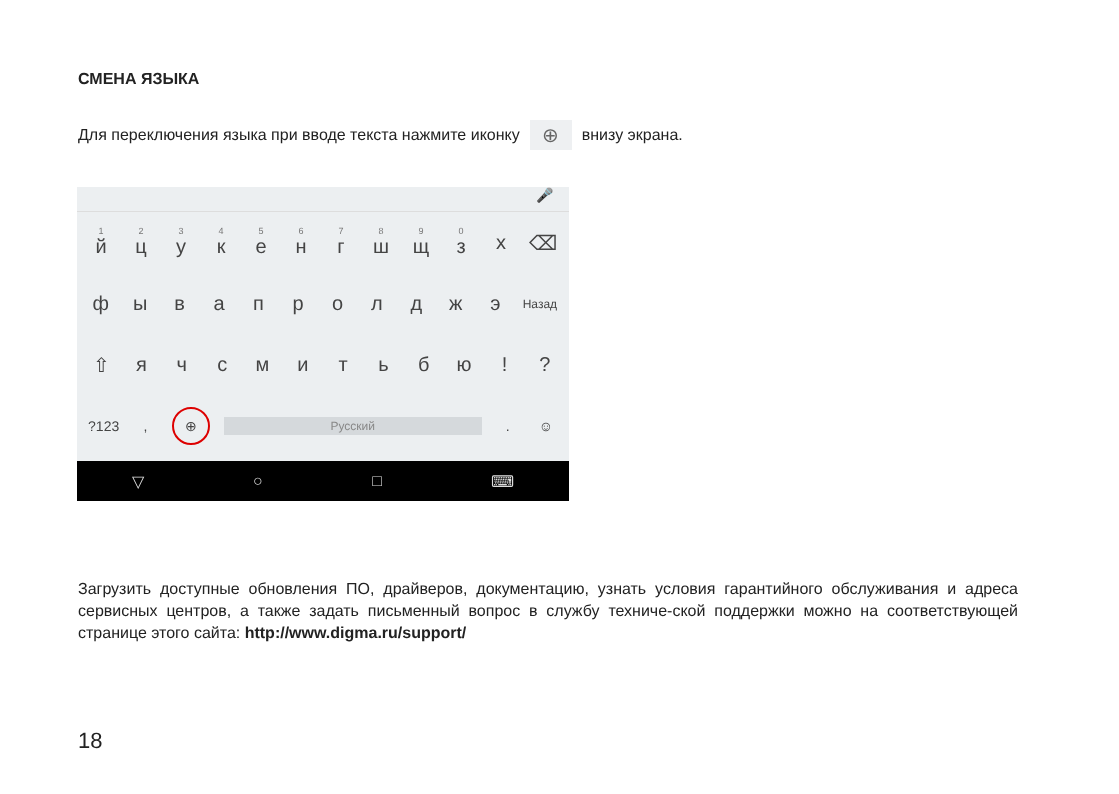СМЕНА ЯЗЫКА
Для переключения языка при вводе текста нажмите иконку ⊕ внизу экрана.
🎤
<sup>1</sup> й <sup>2</sup>ц <sup>3</sup>у <sup>4</sup>к <sup>5</sup>е <sup>6</sup>н <sup>7</sup>г <sup>8</sup>ш <sup>9</sup>щ <sup>0</sup>з х ⌫
фывапролджэ Назад
⇧ ячсмитьбю!?
?123, ⊕ Русский. ☺
▽ ○ □ ⌨
Загрузить доступные обновления ПО, драйверов, документацию, узнать условия гарантийного обслуживания и адреса сервисных центров, а также задать письменный вопрос в службу техниче-ской поддержки можно на соответствующей странице этого сайта: http://www.digma.ru/support/
18